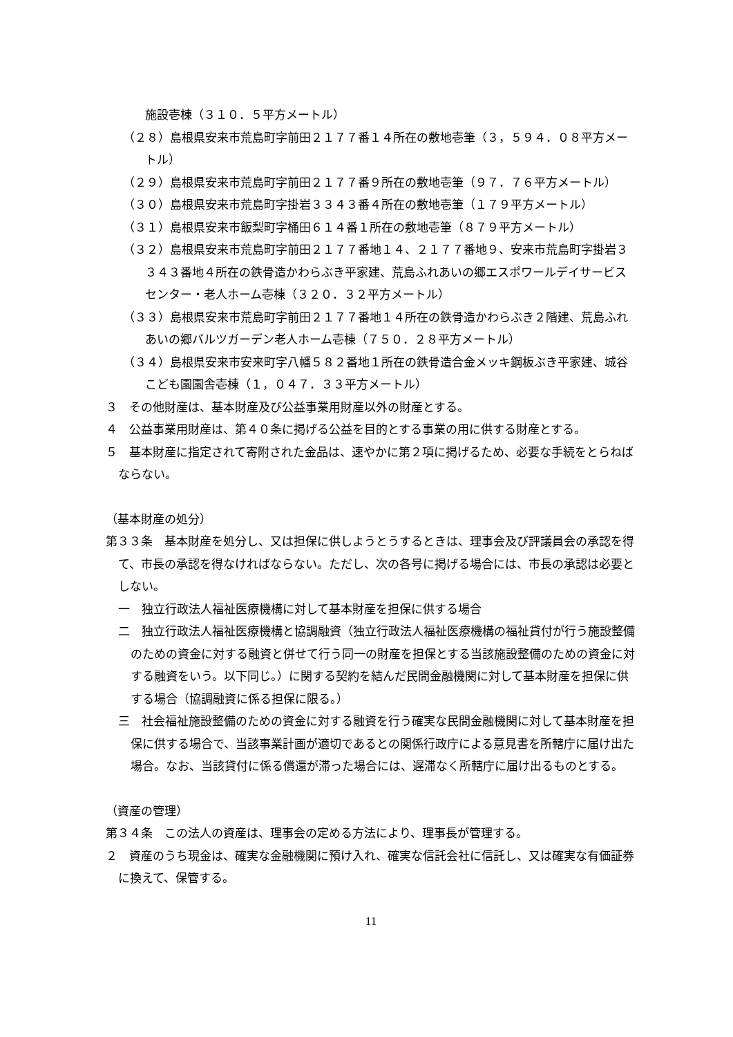施設壱棟（３１０．５平方メートル）
（２８）島根県安来市荒島町字前田２１７７番１４所在の敷地壱筆（３，５９４．０８平方メートル）
（２９）島根県安来市荒島町字前田２１７７番９所在の敷地壱筆（９７．７６平方メートル）
（３０）島根県安来市荒島町字掛岩３３４３番４所在の敷地壱筆（１７９平方メートル）
（３１）島根県安来市飯梨町字桶田６１４番１所在の敷地壱筆（８７９平方メートル）
（３２）島根県安来市荒島町字前田２１７７番地１４、２１７７番地９、安来市荒島町字掛岩３３４３番地４所在の鉄骨造かわらぶき平家建、荒島ふれあいの郷エスポワールデイサービスセンター・老人ホーム壱棟（３２０．３２平方メートル）
（３３）島根県安来市荒島町字前田２１７７番地１４所在の鉄骨造かわらぶき２階建、荒島ふれあいの郷バルツガーデン老人ホーム壱棟（７５０．２８平方メートル）
（３４）島根県安来市安来町字八幡５８２番地１所在の鉄骨造合金メッキ鋼板ぶき平家建、城谷こども園園舎壱棟（１，０４７．３３平方メートル）
３　その他財産は、基本財産及び公益事業用財産以外の財産とする。
４　公益事業用財産は、第４０条に掲げる公益を目的とする事業の用に供する財産とする。
５　基本財産に指定されて寄附された金品は、速やかに第２項に掲げるため、必要な手続をとらねばならない。
（基本財産の処分）
第３３条　基本財産を処分し、又は担保に供しようとうするときは、理事会及び評議員会の承認を得て、市長の承認を得なければならない。ただし、次の各号に掲げる場合には、市長の承認は必要としない。
一　独立行政法人福祉医療機構に対して基本財産を担保に供する場合
二　独立行政法人福祉医療機構と協調融資（独立行政法人福祉医療機構の福祉貸付が行う施設整備のための資金に対する融資と併せて行う同一の財産を担保とする当該施設整備のための資金に対する融資をいう。以下同じ。）に関する契約を結んだ民間金融機関に対して基本財産を担保に供する場合（協調融資に係る担保に限る。）
三　社会福祉施設整備のための資金に対する融資を行う確実な民間金融機関に対して基本財産を担保に供する場合で、当該事業計画が適切であるとの関係行政庁による意見書を所轄庁に届け出た場合。なお、当該貸付に係る償還が滞った場合には、遅滞なく所轄庁に届け出るものとする。
（資産の管理）
第３４条　この法人の資産は、理事会の定める方法により、理事長が管理する。
２　資産のうち現金は、確実な金融機関に預け入れ、確実な信託会社に信託し、又は確実な有価証券に換えて、保管する。
11